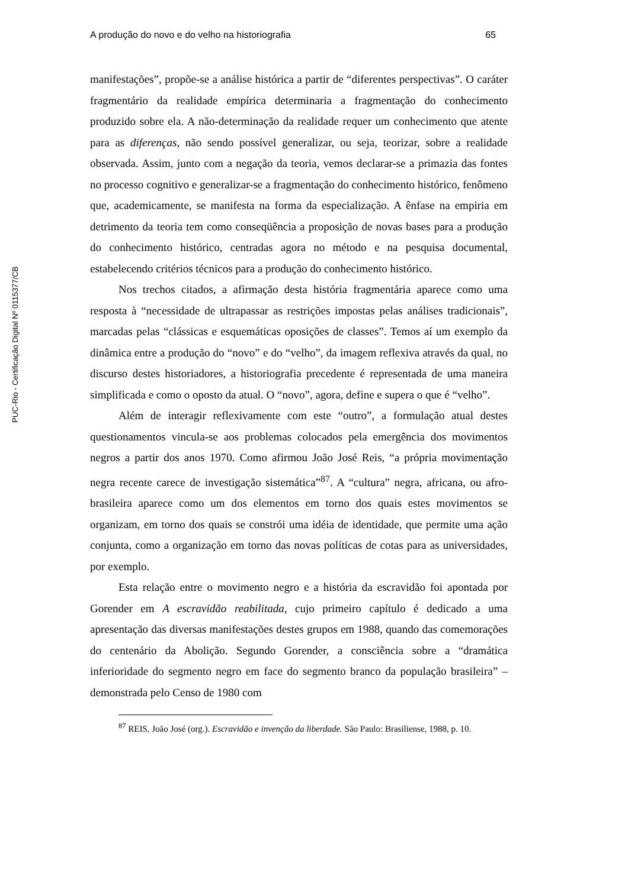PUC-Rio - Certificação Digital Nº 0115377/CB
A produção do novo e do velho na historiografia 65
manifestações”, propõe-se a análise histórica a partir de “diferentes perspectivas”. O caráter fragmentário da realidade empírica determinaria a fragmentação do conhecimento produzido sobre ela. A não-determinação da realidade requer um conhecimento que atente para as diferenças, não sendo possível generalizar, ou seja, teorizar, sobre a realidade observada. Assim, junto com a negação da teoria, vemos declarar-se a primazia das fontes no processo cognitivo e generalizar-se a fragmentação do conhecimento histórico, fenômeno que, academicamente, se manifesta na forma da especialização. A ênfase na empiria em detrimento da teoria tem como conseqüência a proposição de novas bases para a produção do conhecimento histórico, centradas agora no método e na pesquisa documental, estabelecendo critérios técnicos para a produção do conhecimento histórico.
Nos trechos citados, a afirmação desta história fragmentária aparece como uma resposta à “necessidade de ultrapassar as restrições impostas pelas análises tradicionais”, marcadas pelas “clássicas e esquemáticas oposições de classes”. Temos aí um exemplo da dinâmica entre a produção do “novo” e do “velho”, da imagem reflexiva através da qual, no discurso destes historiadores, a historiografia precedente é representada de uma maneira simplificada e como o oposto da atual. O “novo”, agora, define e supera o que é “velho”.
Além de interagir reflexivamente com este “outro”, a formulação atual destes questionamentos vincula-se aos problemas colocados pela emergência dos movimentos negros a partir dos anos 1970. Como afirmou João José Reis, “a própria movimentação negra recente carece de investigação sistemática”<sup>87</sup>. A “cultura” negra, africana, ou afro-brasileira aparece como um dos elementos em torno dos quais estes movimentos se organizam, em torno dos quais se constrói uma idéia de identidade, que permite uma ação conjunta, como a organização em torno das novas políticas de cotas para as universidades, por exemplo.
Esta relação entre o movimento negro e a história da escravidão foi apontada por Gorender em A escravidão reabilitada, cujo primeiro capítulo é dedicado a uma apresentação das diversas manifestações destes grupos em 1988, quando das comemorações do centenário da Abolição. Segundo Gorender, a consciência sobre a “dramática inferioridade do segmento negro em face do segmento branco da população brasileira” – demonstrada pelo Censo de 1980 com
<sup>87</sup> REIS, João José (org.). Escravidão e invenção da liberdade. São Paulo: Brasiliense, 1988, p. 10.